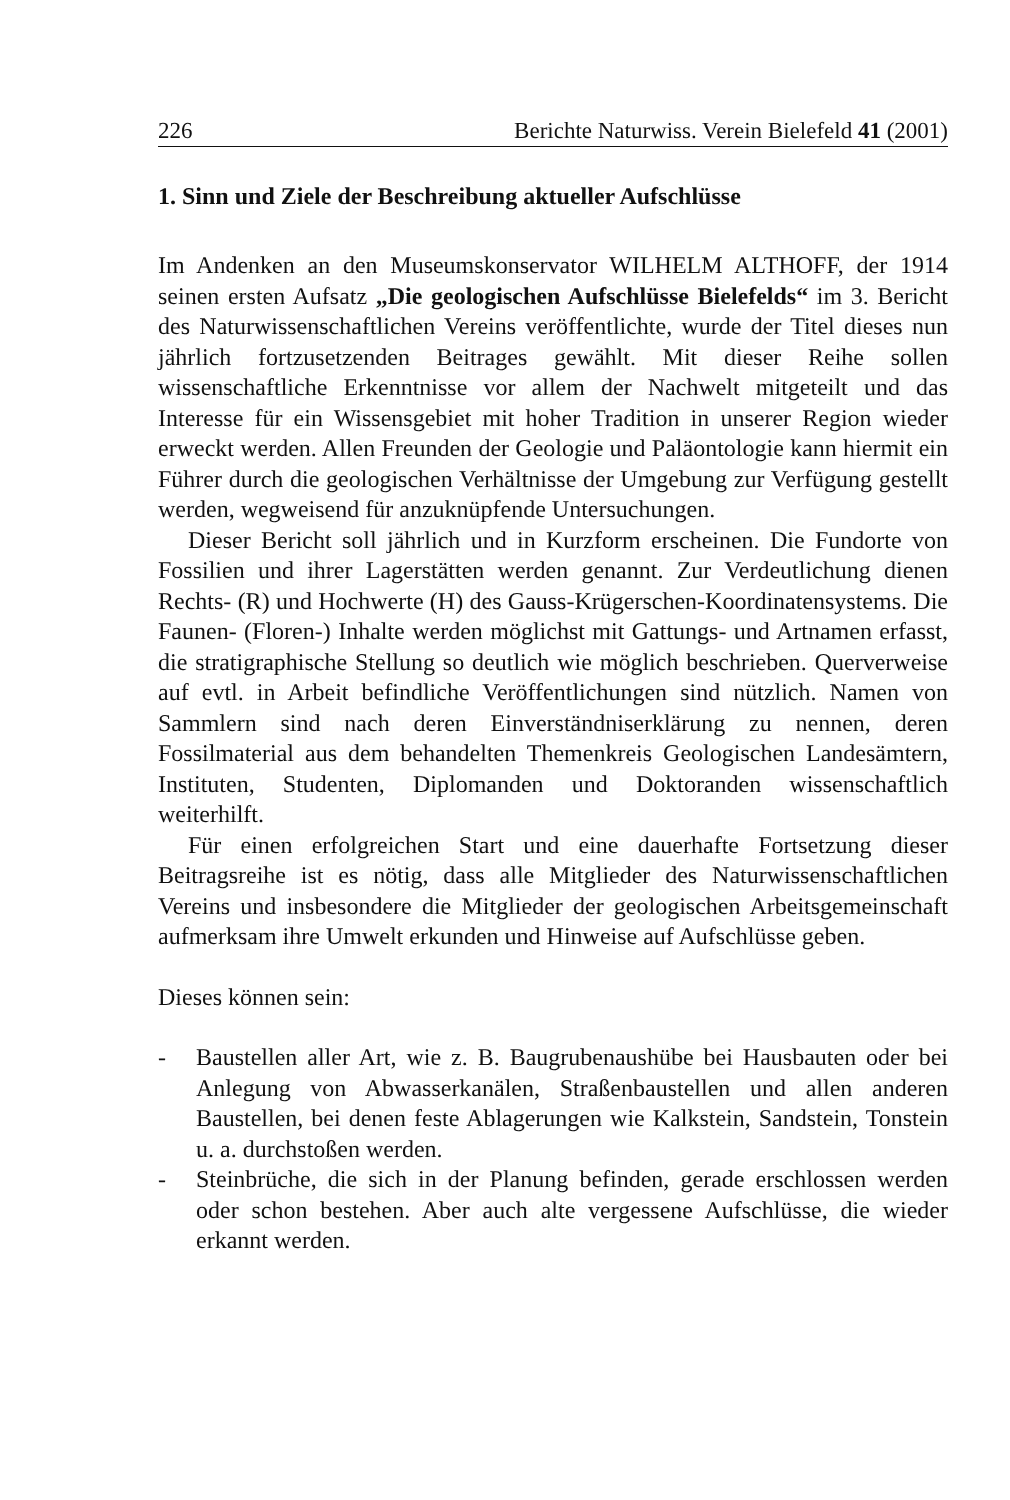226 Berichte Naturwiss. Verein Bielefeld 41 (2001)
1. Sinn und Ziele der Beschreibung aktueller Aufschlüsse
Im Andenken an den Museumskonservator WILHELM ALTHOFF, der 1914 seinen ersten Aufsatz „Die geologischen Aufschlüsse Bielefelds“ im 3. Bericht des Naturwissenschaftlichen Vereins veröffentlichte, wurde der Titel dieses nun jährlich fortzusetzenden Beitrages gewählt. Mit dieser Reihe sollen wissenschaftliche Erkenntnisse vor allem der Nachwelt mitgeteilt und das Interesse für ein Wissensgebiet mit hoher Tradition in unserer Region wieder erweckt werden. Allen Freunden der Geologie und Paläontologie kann hiermit ein Führer durch die geologischen Verhältnisse der Umgebung zur Verfügung gestellt werden, wegweisend für anzuknüpfende Untersuchungen.
Dieser Bericht soll jährlich und in Kurzform erscheinen. Die Fundorte von Fossilien und ihrer Lagerstätten werden genannt. Zur Verdeutlichung dienen Rechts- (R) und Hochwerte (H) des Gauss-Krügerschen-Koordinatensystems. Die Faunen- (Floren-) Inhalte werden möglichst mit Gattungs- und Artnamen erfasst, die stratigraphische Stellung so deutlich wie möglich beschrieben. Querverweise auf evtl. in Arbeit befindliche Veröffentlichungen sind nützlich. Namen von Sammlern sind nach deren Einverständniserklärung zu nennen, deren Fossilmaterial aus dem behandelten Themenkreis Geologischen Landesämtern, Instituten, Studenten, Diplomanden und Doktoranden wissenschaftlich weiterhilft.
Für einen erfolgreichen Start und eine dauerhafte Fortsetzung dieser Beitragsreihe ist es nötig, dass alle Mitglieder des Naturwissenschaftlichen Vereins und insbesondere die Mitglieder der geologischen Arbeitsgemeinschaft aufmerksam ihre Umwelt erkunden und Hinweise auf Aufschlüsse geben.
Dieses können sein:
- Baustellen aller Art, wie z. B. Baugrubenaushübe bei Hausbauten oder bei Anlegung von Abwasserkanälen, Straßenbaustellen und allen anderen Baustellen, bei denen feste Ablagerungen wie Kalkstein, Sandstein, Tonstein u. a. durchstoßen werden.
- Steinbrüche, die sich in der Planung befinden, gerade erschlossen werden oder schon bestehen. Aber auch alte vergessene Aufschlüsse, die wieder erkannt werden.